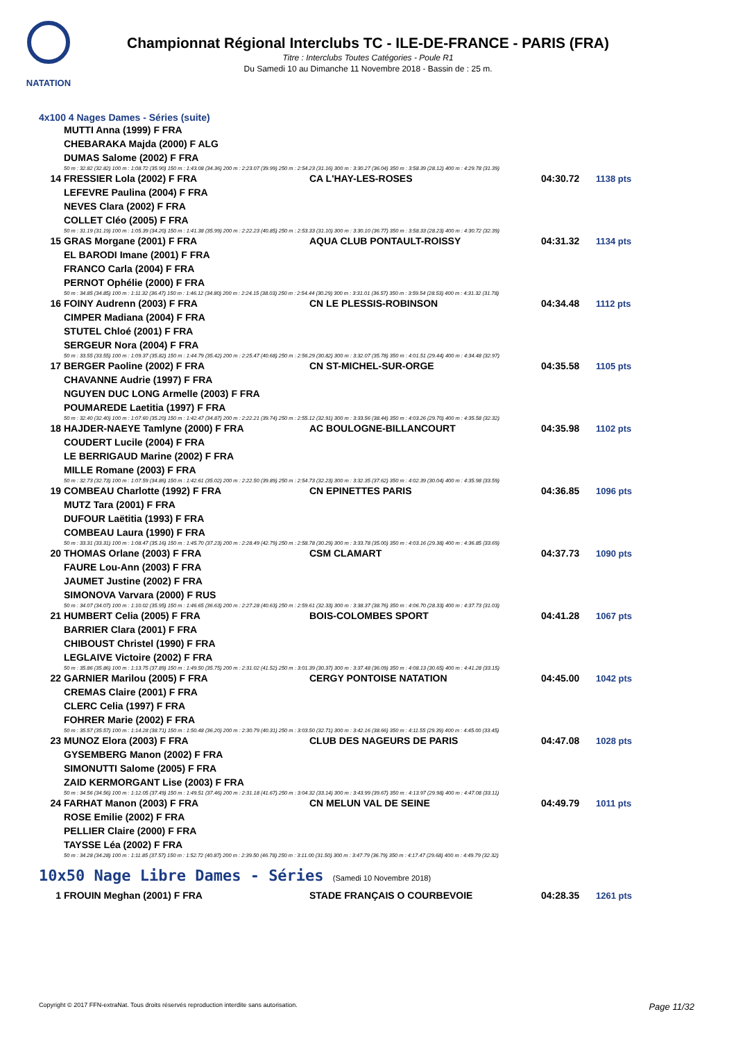NATATION
Championnat Régional Interclubs TC - ILE-DE-FRANCE - PARIS (FRA)
Titre : Interclubs Toutes Catégories - Poule R1
Du Samedi 10 au Dimanche 11 Novembre 2018 - Bassin de : 25 m.
4x100 4 Nages Dames - Séries (suite)
| | MUTTI Anna (1999) F FRA | | | |
| | CHEBARAKA Majda (2000) F ALG | | | |
| | DUMAS Salome (2002) F FRA | | | |
| | 50 m : 32.82 (32.82) 100 m : 1:08.72 (35.90) 150 m : 1:43.08 (34.36) 200 m : 2:23.07 (39.99) 250 m : 2:54.23 (31.16) 300 m : 3:30.27 (36.04) 350 m : 3:58.39 (28.12) 400 m : 4:29.78 (31.39) | | | |
| 14 | FRESSIER Lola (2002) F FRA | CA L'HAY-LES-ROSES | 04:30.72 | 1138 pts |
| | LEFEVRE Paulina (2004) F FRA | | | |
| | NEVES Clara (2002) F FRA | | | |
| | COLLET Cléo (2005) F FRA | | | |
| | 50 m : 31.19 (31.19) 100 m : 1:05.39 (34.20) 150 m : 1:41.38 (35.99) 200 m : 2:22.23 (40.85) 250 m : 2:53.33 (31.10) 300 m : 3:30.10 (36.77) 350 m : 3:58.33 (28.23) 400 m : 4:30.72 (32.39) | | | |
| 15 | GRAS Morgane (2001) F FRA | AQUA CLUB PONTAULT-ROISSY | 04:31.32 | 1134 pts |
| | EL BARODI Imane (2001) F FRA | | | |
| | FRANCO Carla (2004) F FRA | | | |
| | PERNOT Ophélie (2000) F FRA | | | |
| | 50 m : 34.85 (34.85) 100 m : 1:11.32 (36.47) 150 m : 1:46.12 (34.80) 200 m : 2:24.15 (38.03) 250 m : 2:54.44 (30.29) 300 m : 3:31.01 (36.57) 350 m : 3:59.54 (28.53) 400 m : 4:31.32 (31.78) | | | |
| 16 | FOINY Audrenn (2003) F FRA | CN LE PLESSIS-ROBINSON | 04:34.48 | 1112 pts |
| | CIMPER Madiana (2004) F FRA | | | |
| | STUTEL Chloé (2001) F FRA | | | |
| | SERGEUR Nora (2004) F FRA | | | |
| | 50 m : 33.55 (33.55) 100 m : 1:09.37 (35.82) 150 m : 1:44.79 (35.42) 200 m : 2:25.47 (40.68) 250 m : 2:56.29 (30.82) 300 m : 3:32.07 (35.78) 350 m : 4:01.51 (29.44) 400 m : 4:34.48 (32.97) | | | |
| 17 | BERGER Paoline (2002) F FRA | CN ST-MICHEL-SUR-ORGE | 04:35.58 | 1105 pts |
| | CHAVANNE Audrie (1997) F FRA | | | |
| | NGUYEN DUC LONG Armelle (2003) F FRA | | | |
| | POUMAREDE Laetitia (1997) F FRA | | | |
| | 50 m : 32.40 (32.40) 100 m : 1:07.60 (35.20) 150 m : 1:42.47 (34.87) 200 m : 2:22.21 (39.74) 250 m : 2:55.12 (32.91) 300 m : 3:33.56 (38.44) 350 m : 4:03.26 (29.70) 400 m : 4:35.58 (32.32) | | | |
| 18 | HAJDER-NAEYE Tamlyne (2000) F FRA | AC BOULOGNE-BILLANCOURT | 04:35.98 | 1102 pts |
| | COUDERT Lucile (2004) F FRA | | | |
| | LE BERRIGAUD Marine (2002) F FRA | | | |
| | MILLE Romane (2003) F FRA | | | |
| | 50 m : 32.73 (32.73) 100 m : 1:07.59 (34.86) 150 m : 1:42.61 (35.02) 200 m : 2:22.50 (39.89) 250 m : 2:54.73 (32.23) 300 m : 3:32.35 (37.62) 350 m : 4:02.39 (30.04) 400 m : 4:35.98 (33.59) | | | |
| 19 | COMBEAU Charlotte (1992) F FRA | CN EPINETTES PARIS | 04:36.85 | 1096 pts |
| | MUTZ Tara (2001) F FRA | | | |
| | DUFOUR Laëtitia (1993) F FRA | | | |
| | COMBEAU Laura (1990) F FRA | | | |
| | 50 m : 33.31 (33.31) 100 m : 1:08.47 (35.16) 150 m : 1:45.70 (37.23) 200 m : 2:28.49 (42.79) 250 m : 2:58.78 (30.29) 300 m : 3:33.78 (35.00) 350 m : 4:03.16 (29.38) 400 m : 4:36.85 (33.69) | | | |
| 20 | THOMAS Orlane (2003) F FRA | CSM CLAMART | 04:37.73 | 1090 pts |
| | FAURE Lou-Ann (2003) F FRA | | | |
| | JAUMET Justine (2002) F FRA | | | |
| | SIMONOVA Varvara (2000) F RUS | | | |
| | 50 m : 34.07 (34.07) 100 m : 1:10.02 (35.95) 150 m : 1:46.65 (36.63) 200 m : 2:27.28 (40.63) 250 m : 2:59.61 (32.33) 300 m : 3:38.37 (38.76) 350 m : 4:06.70 (28.33) 400 m : 4:37.73 (31.03) | | | |
| 21 | HUMBERT Celia (2005) F FRA | BOIS-COLOMBES SPORT | 04:41.28 | 1067 pts |
| | BARRIER Clara (2001) F FRA | | | |
| | CHIBOUST Christel (1990) F FRA | | | |
| | LEGLAIVE Victoire (2002) F FRA | | | |
| | 50 m : 35.86 (35.86) 100 m : 1:13.75 (37.89) 150 m : 1:49.50 (35.75) 200 m : 2:31.02 (41.52) 250 m : 3:01.39 (30.37) 300 m : 3:37.48 (36.09) 350 m : 4:08.13 (30.65) 400 m : 4:41.28 (33.15) | | | |
| 22 | GARNIER Marilou (2005) F FRA | CERGY PONTOISE NATATION | 04:45.00 | 1042 pts |
| | CREMAS Claire (2001) F FRA | | | |
| | CLERC Celia (1997) F FRA | | | |
| | FOHRER Marie (2002) F FRA | | | |
| | 50 m : 35.57 (35.57) 100 m : 1:14.28 (38.71) 150 m : 1:50.48 (36.20) 200 m : 2:30.79 (40.31) 250 m : 3:03.50 (32.71) 300 m : 3:42.16 (38.66) 350 m : 4:11.55 (29.39) 400 m : 4:45.00 (33.45) | | | |
| 23 | MUNOZ Elora (2003) F FRA | CLUB DES NAGEURS DE PARIS | 04:47.08 | 1028 pts |
| | GYSEMBERG Manon (2002) F FRA | | | |
| | SIMONUTTI Salome (2005) F FRA | | | |
| | ZAID KERMORGANT Lise (2003) F FRA | | | |
| | 50 m : 34.56 (34.56) 100 m : 1:12.05 (37.49) 150 m : 1:49.51 (37.46) 200 m : 2:31.18 (41.67) 250 m : 3:04.32 (33.14) 300 m : 3:43.99 (39.67) 350 m : 4:13.97 (29.98) 400 m : 4:47.08 (33.11) | | | |
| 24 | FARHAT Manon (2003) F FRA | CN MELUN VAL DE SEINE | 04:49.79 | 1011 pts |
| | ROSE Emilie (2002) F FRA | | | |
| | PELLIER Claire (2000) F FRA | | | |
| | TAYSSE Léa (2002) F FRA | | | |
| | 50 m : 34.28 (34.28) 100 m : 1:11.85 (37.57) 150 m : 1:52.72 (40.87) 200 m : 2:39.50 (46.78) 250 m : 3:11.00 (31.50) 300 m : 3:47.79 (36.79) 350 m : 4:17.47 (29.68) 400 m : 4:49.79 (32.32) | | | |
10x50 Nage Libre Dames - Séries (Samedi 10 Novembre 2018)
| 1 | FROUIN Meghan (2001) F FRA | STADE FRANÇAIS O COURBEVOIE | 04:28.35 | 1261 pts |
Copyright © 2017 FFN-extraNat. Tous droits réservés reproduction interdite sans autorisation. Page 11/32